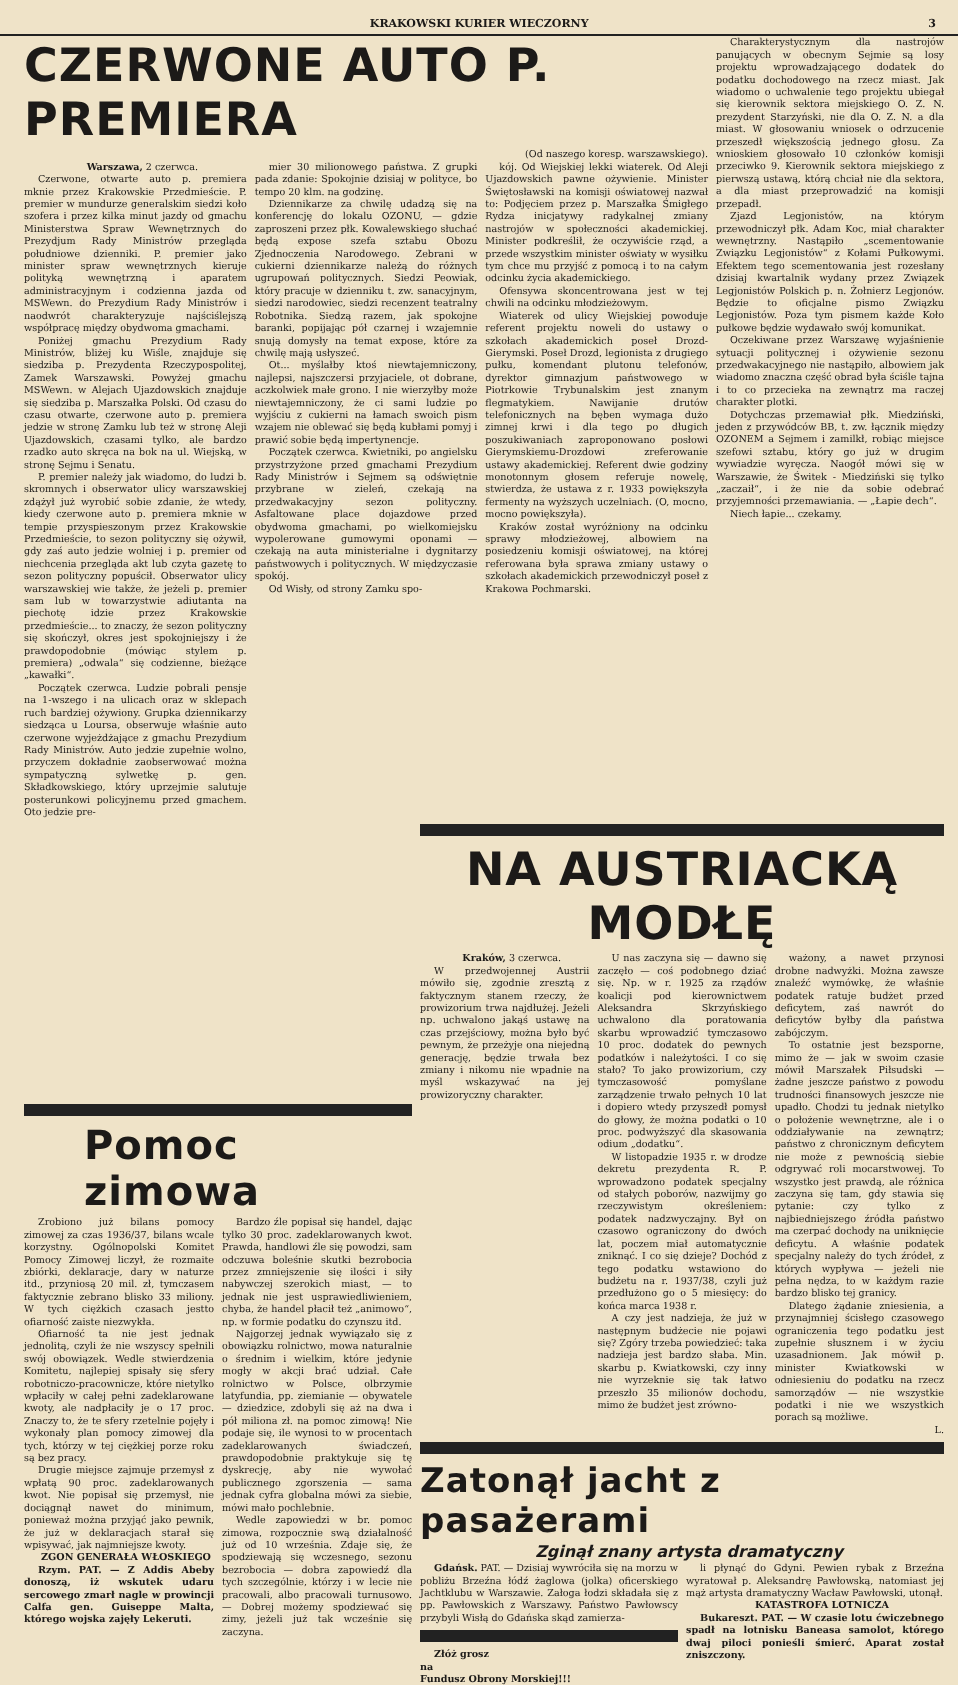KRAKOWSKI KURIER WIECZORNY 3
CZERWONE AUTO P. PREMIERA
(Od naszego koresp. warszawskiego).
Warszawa, 2 czerwca.
Czerwone, otwarte auto p. premiera mknie przez Krakowskie Przedmieście. P. premier w mundurze generalskim siedzi koło szofera i przez kilka minut jazdy od gmachu Ministerstwa Spraw Wewnętrznych do Prezydjum Rady Ministrów przegląda południowe dzienniki. P. premier jako minister spraw wewnętrznych kieruje polityką wewnętrzną i aparatem administracyjnym i codzienna jazda od MSWewn. do Prezydium Rady Ministrów i naodwrót charakteryzuje najściślejszą współpracę między obydwoma gmachami.
Poniżej gmachu Prezydium Rady Ministrów, bliżej ku Wiśle, znajduje się siedziba p. Prezydenta Rzeczypospolitej, Zamek Warszawski. Powyżej gmachu MSWewn. w Alejach Ujazdowskich znajduje się siedziba p. Marszałka Polski. Od czasu do czasu otwarte, czerwone auto p. premiera jedzie w stronę Zamku lub też w stronę Aleji Ujazdowskich, czasami tylko, ale bardzo rzadko auto skręca na bok na ul. Wiejską, w stronę Sejmu i Senatu.
P. premier należy jak wiadomo, do ludzi b. skromnych i obserwator ulicy warszawskiej zdążył już wyrobić sobie zdanie, że wtedy, kiedy czerwone auto p. premiera mknie w tempie przyspieszonym przez Krakowskie Przedmieście, to sezon polityczny się ożywił, gdy zaś auto jedzie wolniej i p. premier od niechcenia przegląda akt lub czyta gazetę to sezon polityczny popuścił. Obserwator ulicy warszawskiej wie także, że jeżeli p. premier sam lub w towarzystwie adiutanta na piechotę idzie przez Krakowskie przedmieście... to znaczy, że sezon polityczny się skończył, okres jest spokojniejszy i że prawdopodobnie (mówiąc stylem p. premiera) „odwala“ się codzienne, bieżące „kawałki“.
Początek czerwca. Ludzie pobrali pensje na 1-wszego i na ulicach oraz w sklepach ruch bardziej ożywiony. Grupka dziennikarzy siedząca u Loursa, obserwuje właśnie auto czerwone wyjeżdżające z gmachu Prezydium Rady Ministrów. Auto jedzie zupełnie wolno, przyczem dokładnie zaobserwować można sympatyczną sylwetkę p. gen. Składkowskiego, który uprzejmie salutuje posterunkowi policyjnemu przed gmachem. Oto jedzie pre-
mier 30 milionowego państwa. Z grupki pada zdanie: Spokojnie dzisiaj w polityce, bo tempo 20 klm. na godzinę.
Dziennikarze za chwilę udadzą się na konferencję do lokalu OZONU, — gdzie zaproszeni przez płk. Kowalewskiego słuchać będą expose szefa sztabu Obozu Zjednoczenia Narodowego. Zebrani w cukierni dziennikarze należą do różnych ugrupowań politycznych. Siedzi Peowiak, który pracuje w dzienniku t. zw. sanacyjnym, siedzi narodowiec, siedzi recenzent teatralny Robotnika. Siedzą razem, jak spokojne baranki, popijając pół czarnej i wzajemnie snują domysły na temat expose, które za chwilę mają usłyszeć.
Ot... myślałby ktoś niewtajemniczony, najlepsi, najszczersi przyjaciele, ot dobrane, aczkolwiek małe grono. I nie wierzyłby może niewtajemniczony, że ci sami ludzie po wyjściu z cukierni na łamach swoich pism wzajem nie oblewać się będą kubłami pomyj i prawić sobie będą impertynencje.
Początek czerwca. Kwietniki, po angielsku przystrzyżone przed gmachami Prezydium Rady Ministrów i Sejmem są odświętnie przybrane w zieleń, czekają na przedwakacyjny sezon polityczny. Asfaltowane place dojazdowe przed obydwoma gmachami, po wielkomiejsku wypolerowane gumowymi oponami — czekają na auta ministerialne i dygnitarzy państwowych i politycznych. W międzyczasie spokój.
Od Wisły, od strony Zamku spo-
kój. Od Wiejskiej lekki wiaterek. Od Aleji Ujazdowskich pawne ożywienie. Minister Świętosławski na komisji oświatowej nazwał to: Podjęciem przez p. Marszałka Śmigłego Rydza inicjatywy radykalnej zmiany nastrojów w społeczności akademickiej. Minister podkreślił, że oczywiście rząd, a przede wszystkim minister oświaty w wysiłku tym chce mu przyjść z pomocą i to na całym odcinku życia akademickiego.
Ofensywa skoncentrowana jest w tej chwili na odcinku młodzieżowym.
Wiaterek od ulicy Wiejskiej powoduje referent projektu noweli do ustawy o szkołach akademickich poseł Drozd-Gierymski. Poseł Drozd, legionista z drugiego pułku, komendant plutonu telefonów, dyrektor gimnazjum państwowego w Piotrkowie Trybunalskim jest znanym flegmatykiem. Nawijanie drutów telefonicznych na bęben wymaga dużo zimnej krwi i dla tego po długich poszukiwaniach zaproponowano posłowi Gierymskiemu-Drozdowi zreferowanie ustawy akademickiej. Referent dwie godziny monotonnym głosem referuje nowelę, stwierdza, że ustawa z r. 1933 powiększyła fermenty na wyższych uczelniach. (O, mocno, mocno powiększyła).
Kraków został wyróżniony na odcinku sprawy młodzieżowej, albowiem na posiedzeniu komisji oświatowej, na której referowana była sprawa zmiany ustawy o szkołach akademickich przewodniczył poseł z Krakowa Pochmarski.
Charakterystycznym dla nastrojów panujących w obecnym Sejmie są losy projektu wprowadzającego dodatek do podatku dochodowego na rzecz miast. Jak wiadomo o uchwalenie tego projektu ubiegał się kierownik sektora miejskiego O. Z. N. prezydent Starzyński, nie dla O. Z. N. a dla miast. W głosowaniu wniosek o odrzucenie przeszedł większością jednego głosu. Za wnioskiem głosowało 10 członków komisji przeciwko 9. Kierownik sektora miejskiego z pierwszą ustawą, którą chciał nie dla sektora, a dla miast przeprowadzić na komisji przepadł.
Zjazd Legjonistów, na którym przewodniczył płk. Adam Koc, miał charakter wewnętrzny. Nastąpiło „scementowanie Związku Legjonistów“ z Kołami Pułkowymi. Efektem tego scementowania jest rozesłany dzisiaj kwartalnik wydany przez Związek Legjonistów Polskich p. n. Żołnierz Legjonów. Będzie to oficjalne pismo Związku Legjonistów. Poza tym pismem każde Koło pułkowe będzie wydawało swój komunikat.
Oczekiwane przez Warszawę wyjaśnienie sytuacji politycznej i ożywienie sezonu przedwakacyjnego nie nastąpiło, albowiem jak wiadomo znaczna część obrad była ściśle tajna i to co przecieka na zewnątrz ma raczej charakter plotki.
Dotychczas przemawiał płk. Miedziński, jeden z przywódców BB, t. zw. łącznik między OZONEM a Sejmem i zamilkł, robiąc miejsce szefowi sztabu, który go już w drugim wywiadzie wyręcza. Naogół mówi się w Warszawie, że Świtek - Miedziński się tylko „zaczaił“, i że nie da sobie odebrać przyjemności przemawiania. — „Łapie dech“.
Niech łapie... czekamy.
Pomoc zimowa
Zrobiono już bilans pomocy zimowej za czas 1936/37, bilans wcale korzystny. Ogólnopolski Komitet Pomocy Zimowej liczył, że rozmaite zbiórki, deklaracje, dary w naturze itd., przyniosą 20 mil. zł, tymczasem faktycznie zebrano blisko 33 miliony. W tych ciężkich czasach jestto ofiarność zaiste niezwykła.
Ofiarność ta nie jest jednak jednolitą, czyli że nie wszyscy spełnili swój obowiązek. Wedle stwierdzenia Komitetu, najlepiej spisały się sfery robotniczo-pracownicze, które nietylko wpłaciły w całej pełni zadeklarowane kwoty, ale nadpłaciły je o 17 proc. Znaczy to, że te sfery rzetelnie pojęły i wykonały plan pomocy zimowej dla tych, którzy w tej ciężkiej porze roku są bez pracy.
Drugie miejsce zajmuje przemysł z wpłatą 90 proc. zadeklarowanych kwot. Nie popisał się przemysł, nie dociągnął nawet do minimum, ponieważ można przyjąć jako pewnik, że już w deklaracjach starał się wpisywać, jak najmniejsze kwoty.
ZGON GENERAŁA WŁOSKIEGO
Rzym. PAT. — Z Addis Abeby donoszą, iż wskutek udaru sercowego zmarł nagle w prowincji Calfa gen. Guiseppe Malta, którego wojska zajęły Lekeruti.
Bardzo źle popisał się handel, dając tylko 30 proc. zadeklarowanych kwot. Prawda, handlowi źle się powodzi, sam odczuwa boleśnie skutki bezrobocia przez zmniejszenie się ilości i siły nabywczej szerokich miast, — to jednak nie jest usprawiedliwieniem, chyba, że handel płacił też „animowo“, np. w formie podatku do czynszu itd.
Najgorzej jednak wywiązało się z obowiązku rolnictwo, mowa naturalnie o średnim i wielkim, które jedynie mogły w akcji brać udział. Całe rolnictwo w Polsce, olbrzymie latyfundia, pp. ziemianie — obywatele — dziedzice, zdobyli się aż na dwa i pół miliona zł. na pomoc zimową! Nie podaje się, ile wynosi to w procentach zadeklarowanych świadczeń, prawdopodobnie praktykuje się tę dyskrecję, aby nie wywołać publicznego zgorszenia — sama jednak cyfra globalna mówi za siebie, mówi mało pochlebnie.
Wedle zapowiedzi w br. pomoc zimowa, rozpocznie swą działalność już od 10 września. Zdaje się, że spodziewają się wczesnego, sezonu bezrobocia — dobra zapowiedź dla tych szczególnie, którzy i w lecie nie pracowali, albo pracowali turnusowo. — Dobrej możemy spodziewać się zimy, jeżeli już tak wcześnie się zaczyna.
NA AUSTRIACKĄ MODŁĘ
Kraków, 3 czerwca.
W przedwojennej Austrii mówiło się, zgodnie zresztą z faktycznym stanem rzeczy, że prowizorium trwa najdłużej. Jeżeli np. uchwalono jakąś ustawę na czas przejściowy, można było być pewnym, że przeżyje ona niejedną generację, będzie trwała bez zmiany i nikomu nie wpadnie na myśl wskazywać na jej prowizoryczny charakter.
U nas zaczyna się — dawno się zaczęło — coś podobnego dziać się. Np. w r. 1925 za rządów koalicji pod kierownictwem Aleksandra Skrzyńskiego uchwalono dla poratowania skarbu wprowadzić tymczasowo 10 proc. dodatek do pewnych podatków i należytości. I co się stało? To jako prowizorium, czy tymczasowość pomyślane zarządzenie trwało pełnych 10 lat i dopiero wtedy przyszedł pomysł do głowy, że można podatki o 10 proc. podwyższyć dla skasowania odium „dodatku“.
W listopadzie 1935 r. w drodze dekretu prezydenta R. P. wprowadzono podatek specjalny od stałych poborów, nazwijmy go rzeczywistym określeniem: podatek nadzwyczajny. Był on czasowo ograniczony do dwóch lat, poczem miał automatycznie zniknąć. I co się dzieje? Dochód z tego podatku wstawiono do budżetu na r. 1937/38, czyli już przedłużono go o 5 miesięcy: do końca marca 1938 r.
A czy jest nadzieja, że już w następnym budżecie nie pojawi się? Zgóry trzeba powiedzieć: taka nadzieja jest bardzo słaba. Min. skarbu p. Kwiatkowski, czy inny nie wyrzeknie się tak łatwo przeszło 35 milionów dochodu, mimo że budżet jest zrówno-
ważony, a nawet przynosi drobne nadwyżki. Można zawsze znaleźć wymówkę, że właśnie podatek ratuje budżet przed deficytem, zaś nawrót do deficytów byłby dla państwa zabójczym.
To ostatnie jest bezsporne, mimo że — jak w swoim czasie mówił Marszałek Piłsudski — żadne jeszcze państwo z powodu trudności finansowych jeszcze nie upadło. Chodzi tu jednak nietylko o położenie wewnętrzne, ale i o oddziaływanie na zewnątrz; państwo z chronicznym deficytem nie może z pewnością siebie odgrywać roli mocarstwowej. To wszystko jest prawdą, ale różnica zaczyna się tam, gdy stawia się pytanie: czy tylko z najbiedniejszego źródła państwo ma czerpać dochody na uniknięcie deficytu. A właśnie podatek specjalny należy do tych źródeł, z których wypływa — jeżeli nie pełna nędza, to w każdym razie bardzo blisko tej granicy.
Dlatego żądanie zniesienia, a przynajmniej ścisłego czasowego ograniczenia tego podatku jest zupełnie słusznem i w życiu uzasadnionem. Jak mówił p. minister Kwiatkowski w odniesieniu do podatku na rzecz samorządów — nie wszystkie podatki i nie we wszystkich porach są możliwe.
L.
Zatonął jacht z pasażerami
Zginął znany artysta dramatyczny
Gdańsk. PAT. — Dzisiaj wywróciła się na morzu w pobliżu Brzeźna łódź żaglowa (jolka) oficerskiego Jachtklubu w Warszawie. Załoga łodzi składała się z pp. Pawłowskich z Warszawy. Państwo Pawłowscy przybyli Wisłą do Gdańska skąd zamierza-
Złóż grosz
na
Fundusz Obrony Morskiej!!!
li płynąć do Gdyni. Pewien rybak z Brzeźna wyratował p. Aleksandrę Pawłowską, natomiast jej mąż artysta dramatyczny Wacław Pawłowski, utonął.
KATASTROFA LOTNICZA
Bukareszt. PAT. — W czasie lotu ćwiczebnego spadł na lotnisku Baneasa samolot, którego dwaj piloci ponieśli śmierć. Aparat został zniszczony.